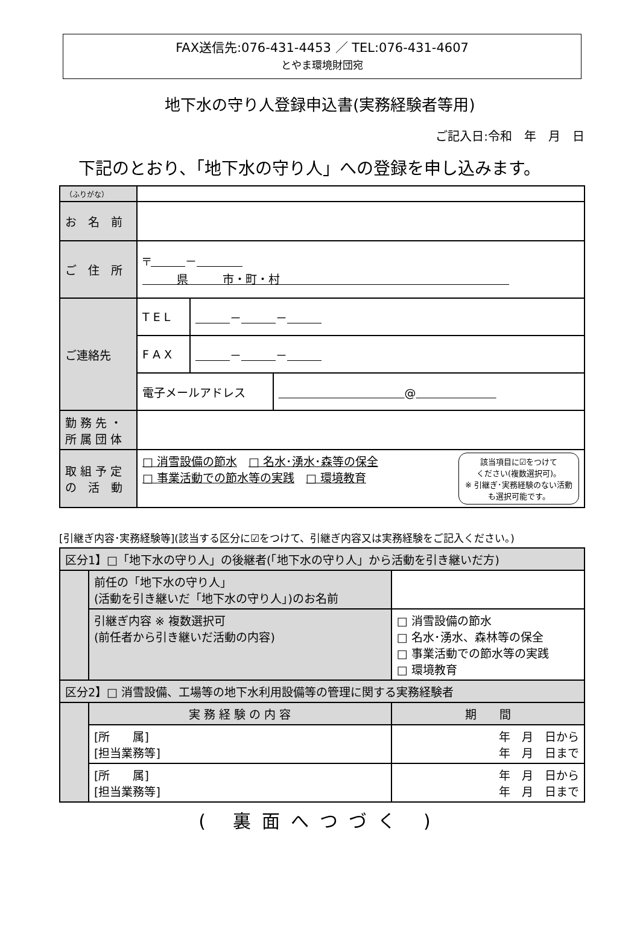FAX送信先:076-431-4453 ／ TEL:076-431-4607
とやま環境財団宛
地下水の守り人登録申込書(実務経験者等用)
ご記入日:令和　年　月　日
下記のとおり、「地下水の守り人」への登録を申し込みます。
| （ふりがな） | | | |
| お 名 前 | | | |
| ご 住 所 | 〒 － 県 市・町・村 | | |
| ご連絡先 | T E L | － － | |
| | F A X | － － | |
| | 電子メールアドレス | | @ |
| 勤 務 先 ・ 所 属 団 体 | | | |
| 取 組 予 定 の 活 動 | 該当項目に☑をつけて ください(複数選択可)。 ※ 引継ぎ･実務経験のない活動も選択可能です。 □ 消雪設備の節水 □ 名水･湧水･森等の保全 □ 事業活動での節水等の実践 □ 環境教育 | | |
[引継ぎ内容･実務経験等](該当する区分に☑をつけて、引継ぎ内容又は実務経験をご記入ください。)
| 区分1】□「地下水の守り人」の後継者(「地下水の守り人」から活動を引き継いだ方) | | |
| | 前任の「地下水の守り人」 (活動を引き継いだ「地下水の守り人」)のお名前 | |
| | 引継ぎ内容 ※ 複数選択可 (前任者から引き継いだ活動の内容) | □ 消雪設備の節水 □ 名水･湧水、森林等の保全 □ 事業活動での節水等の実践 □ 環境教育 |
| 区分2】□ 消雪設備、工場等の地下水利用設備等の管理に関する実務経験者 | | |
| | 実 務 経 験 の 内 容 | 期 間 |
| | [所 属] [担当業務等] | 年 月 日から 年 月 日まで |
| | [所 属] [担当業務等] | 年 月 日から 年 月 日まで |
( 裏面へつづく )